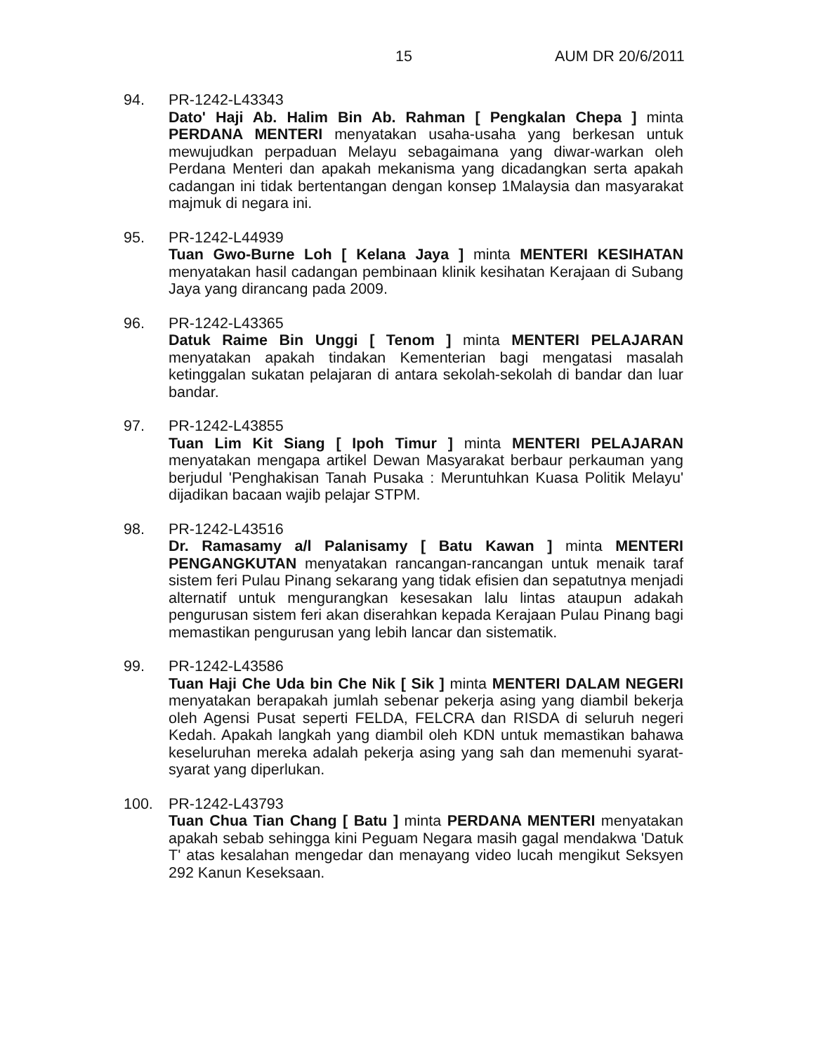15 AUM DR 20/6/2011
94. PR-1242-L43343
Dato' Haji Ab. Halim Bin Ab. Rahman [ Pengkalan Chepa ] minta PERDANA MENTERI menyatakan usaha-usaha yang berkesan untuk mewujudkan perpaduan Melayu sebagaimana yang diwar-warkan oleh Perdana Menteri dan apakah mekanisma yang dicadangkan serta apakah cadangan ini tidak bertentangan dengan konsep 1Malaysia dan masyarakat majmuk di negara ini.
95. PR-1242-L44939
Tuan Gwo-Burne Loh [ Kelana Jaya ] minta MENTERI KESIHATAN menyatakan hasil cadangan pembinaan klinik kesihatan Kerajaan di Subang Jaya yang dirancang pada 2009.
96. PR-1242-L43365
Datuk Raime Bin Unggi [ Tenom ] minta MENTERI PELAJARAN menyatakan apakah tindakan Kementerian bagi mengatasi masalah ketinggalan sukatan pelajaran di antara sekolah-sekolah di bandar dan luar bandar.
97. PR-1242-L43855
Tuan Lim Kit Siang [ Ipoh Timur ] minta MENTERI PELAJARAN menyatakan mengapa artikel Dewan Masyarakat berbaur perkauman yang berjudul 'Penghakisan Tanah Pusaka : Meruntuhkan Kuasa Politik Melayu' dijadikan bacaan wajib pelajar STPM.
98. PR-1242-L43516
Dr. Ramasamy a/l Palanisamy [ Batu Kawan ] minta MENTERI PENGANGKUTAN menyatakan rancangan-rancangan untuk menaik taraf sistem feri Pulau Pinang sekarang yang tidak efisien dan sepatutnya menjadi alternatif untuk mengurangkan kesesakan lalu lintas ataupun adakah pengurusan sistem feri akan diserahkan kepada Kerajaan Pulau Pinang bagi memastikan pengurusan yang lebih lancar dan sistematik.
99. PR-1242-L43586
Tuan Haji Che Uda bin Che Nik [ Sik ] minta MENTERI DALAM NEGERI menyatakan berapakah jumlah sebenar pekerja asing yang diambil bekerja oleh Agensi Pusat seperti FELDA, FELCRA dan RISDA di seluruh negeri Kedah. Apakah langkah yang diambil oleh KDN untuk memastikan bahawa keseluruhan mereka adalah pekerja asing yang sah dan memenuhi syarat-syarat yang diperlukan.
100. PR-1242-L43793
Tuan Chua Tian Chang [ Batu ] minta PERDANA MENTERI menyatakan apakah sebab sehingga kini Peguam Negara masih gagal mendakwa 'Datuk T' atas kesalahan mengedar dan menayang video lucah mengikut Seksyen 292 Kanun Keseksaan.